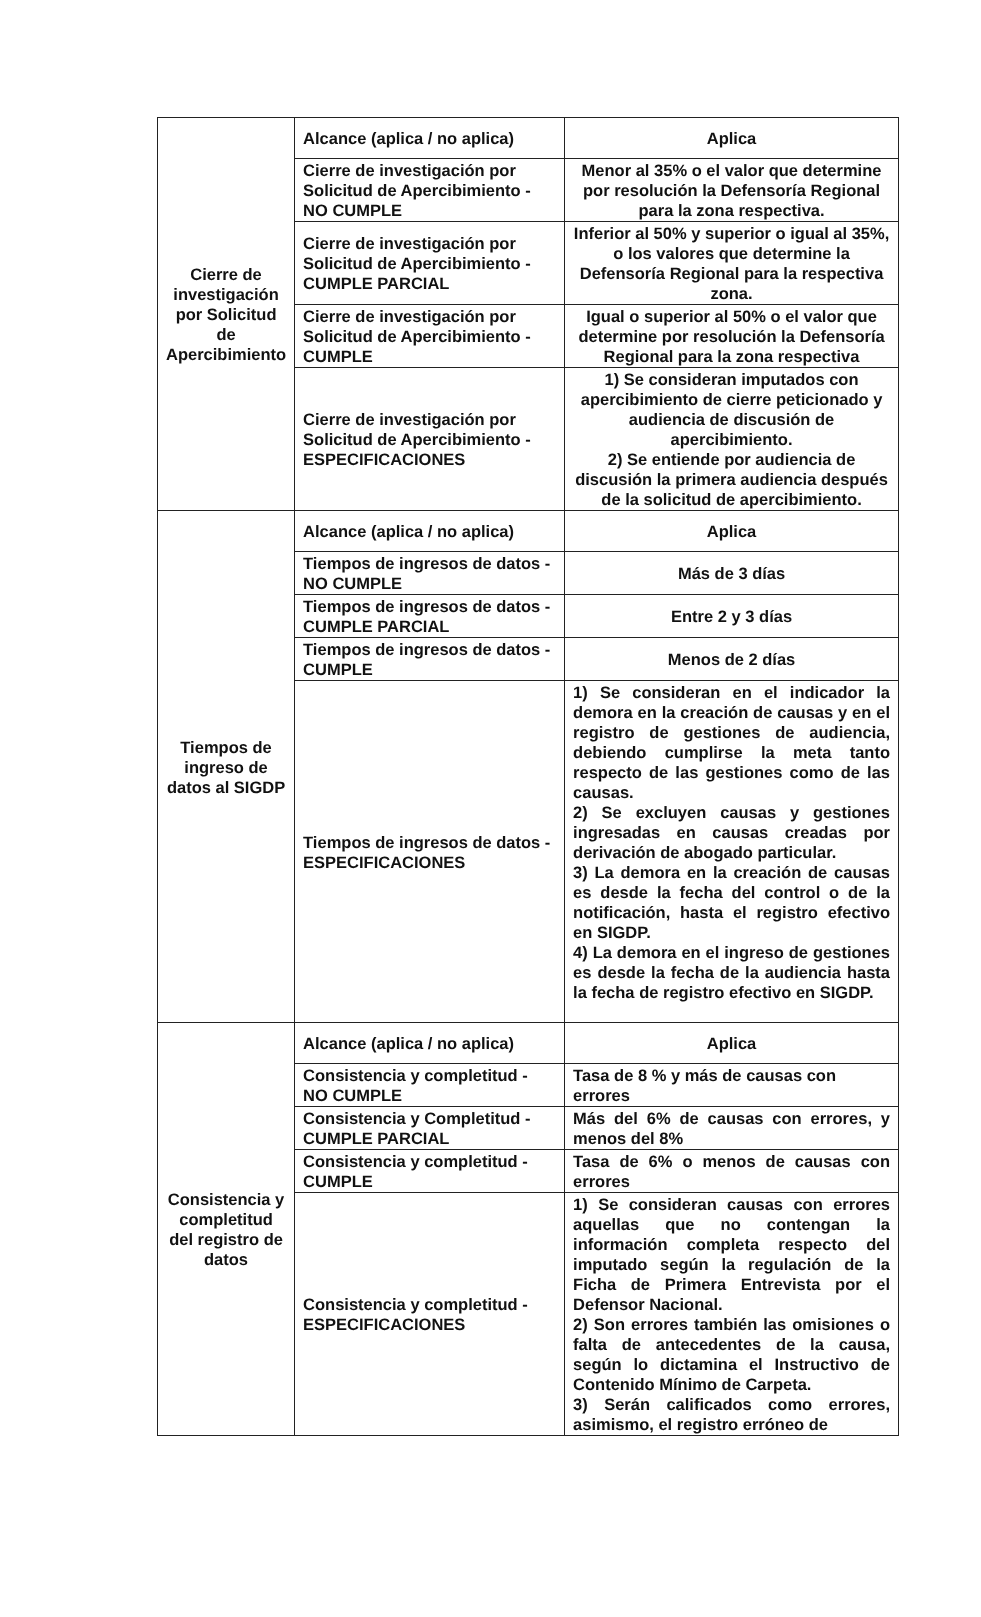| Cierre de investigación por Solicitud de Apercibimiento | Alcance (aplica / no aplica) | Aplica |
| | Cierre de investigación por Solicitud de Apercibimiento - NO CUMPLE | Menor al 35% o el valor que determine por resolución la Defensoría Regional para la zona respectiva. |
| | Cierre de investigación por Solicitud de Apercibimiento - CUMPLE PARCIAL | Inferior al 50% y superior o igual al 35%, o los valores que determine la Defensoría Regional para la respectiva zona. |
| | Cierre de investigación por Solicitud de Apercibimiento - CUMPLE | Igual o superior al 50% o el valor que determine por resolución la Defensoría Regional para la zona respectiva |
| | Cierre de investigación por Solicitud de Apercibimiento - ESPECIFICACIONES | 1) Se consideran imputados con apercibimiento de cierre peticionado y audiencia de discusión de apercibimiento. 2) Se entiende por audiencia de discusión la primera audiencia después de la solicitud de apercibimiento. |
| Tiempos de ingreso de datos al SIGDP | Alcance (aplica / no aplica) | Aplica |
| | Tiempos de ingresos de datos - NO CUMPLE | Más de 3 días |
| | Tiempos de ingresos de datos - CUMPLE PARCIAL | Entre 2 y 3 días |
| | Tiempos de ingresos de datos - CUMPLE | Menos de 2 días |
| | Tiempos de ingresos de datos - ESPECIFICACIONES | 1) Se consideran en el indicador la demora en la creación de causas y en el registro de gestiones de audiencia, debiendo cumplirse la meta tanto respecto de las gestiones como de las causas. 2) Se excluyen causas y gestiones ingresadas en causas creadas por derivación de abogado particular. 3) La demora en la creación de causas es desde la fecha del control o de la notificación, hasta el registro efectivo en SIGDP. 4) La demora en el ingreso de gestiones es desde la fecha de la audiencia hasta la fecha de registro efectivo en SIGDP. |
| Consistencia y completitud del registro de datos | Alcance (aplica / no aplica) | Aplica |
| | Consistencia y completitud - NO CUMPLE | Tasa de 8 % y más de causas con errores |
| | Consistencia y Completitud - CUMPLE PARCIAL | Más del 6% de causas con errores, y menos del 8% |
| | Consistencia y completitud - CUMPLE | Tasa de 6% o menos de causas con errores |
| | Consistencia y completitud - ESPECIFICACIONES | 1) Se consideran causas con errores aquellas que no contengan la información completa respecto del imputado según la regulación de la Ficha de Primera Entrevista por el Defensor Nacional. 2) Son errores también las omisiones o falta de antecedentes de la causa, según lo dictamina el Instructivo de Contenido Mínimo de Carpeta. 3) Serán calificados como errores, asimismo, el registro erróneo de |